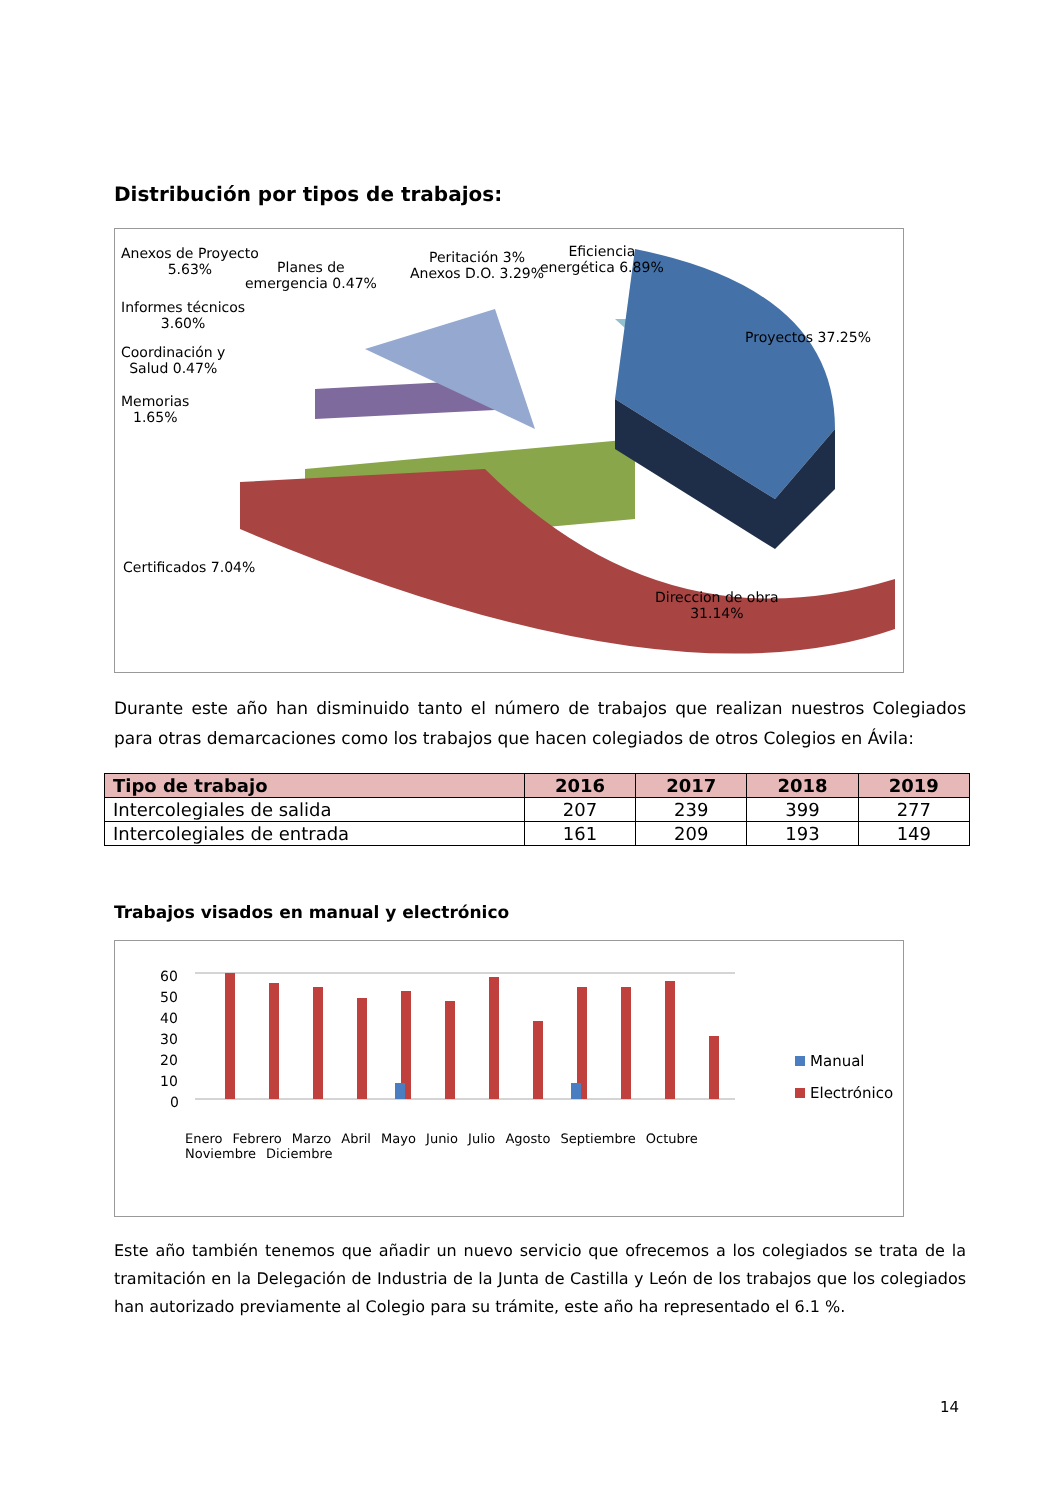Distribución por tipos de trabajos:
Anexos de Proyecto
5.63%
Planes de
emergencia 0.47%
Peritación 3%
Anexos D.O. 3.29%
Eficiencia
energética 6.89%
Informes técnicos
3.60%
Coordinación y
Salud 0.47%
Memorias
1.65%
Proyectos 37.25%
Certificados 7.04%
Direccion de obra
31.14%
Durante este año han disminuido tanto el número de trabajos que realizan nuestros Colegiados para otras demarcaciones como los trabajos que hacen colegiados de otros Colegios en Ávila:
| Tipo de trabajo | 2016 | 2017 | 2018 | 2019 |
| --- | --- | --- | --- | --- |
| Intercolegiales de salida | 207 | 239 | 399 | 277 |
| Intercolegiales de entrada | 161 | 209 | 193 | 149 |
Trabajos visados en manual y electrónico
60
50
40
30
20
10
0
Manual
Electrónico
Enero Febrero Marzo Abril Mayo Junio Julio Agosto Septiembre Octubre Noviembre Diciembre
Este año también tenemos que añadir un nuevo servicio que ofrecemos a los colegiados se trata de la tramitación en la Delegación de Industria de la Junta de Castilla y León de los trabajos que los colegiados han autorizado previamente al Colegio para su trámite, este año ha representado el 6.1 %.
14